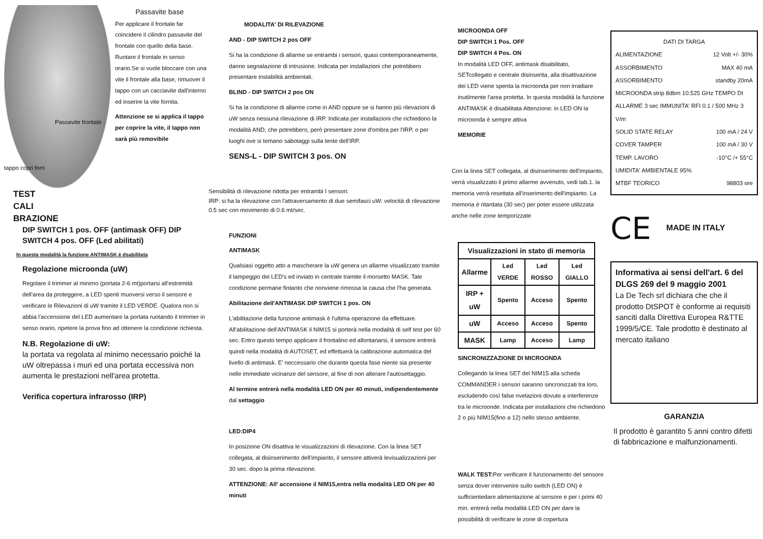Passavite frontale
tappo copri foro
Passavite base
Per applicare il frontale far coincidere il cilindro passavite del frontale con quello della base. Ruotare il frontale in senso orario.Se si vuole bloccare con una vite il frontale alla base, rimuover il tappo con un cacciavite dall'interno ed inserire la vite fornita.
Attenzione se si applica il tappo per coprire la vite, il tappo non sarà più removibile
TEST
CALI
BRAZIONE
DIP SWITCH 1 pos. OFF (antimask OFF) DIP SWITCH 4 pos. OFF (Led abilitati)
In questa modalità la funzione ANTIMASK è dsabilitata
Regolazione microonda (uW)
Regolare il trimmer al minimo (portata 2-6 mt)portarsi all'estremità dell'area da proteggere, a LED spenti muoversi verso il sensore e verificare le Rilevazioni di uW tramite il LED VERDE. Qualora non si abbia l'accensione del LED aumentare la portata ruotando il trimmer in senso orario, ripetere la prova fino ad ottenere la condizione richiesta.
N.B. Regolazione di uW:
la portata va regolata al minimo necessario poiché la uW oltrepassa i muri ed una portata eccessiva non aumenta le prestazioni nell'area protetta.
Verifica copertura infrarosso (IRP)
MODALITA' DI RILEVAZIONE
AND - DIP SWITCH 2 pos OFF
Si ha la condizione di allarme se entrambi i sensori, quasi contemporaneamente, danno segnalazione di intrusione. Indicata per installazioni che potrebbero presentare instabilità ambientali.
BLIND - DIP SWITCH 2 pos ON
Si ha la condizione di allarme come in AND oppure se si hanno più rilevazioni di uW senza nessuna rilevazione di IRP. Indicata per installazioni che richiedono la modalità AND, che potrebbero, però presentare zone d'ombra per l'IRP, o per luoghi ove si temano sabotaggi sulla lente dell'IRP.
SENS-L - DIP SWITCH 3 pos. ON
Sensibilità di rilevazione ridotta per entrambi I sensori:
IRP: si ha la rilevazione con l'attraversamento di due semifasci uW: velocità di rilevazione 0.5 sec con movimento di 0.6 mt/sec.
FUNZIONI
ANTIMASK
Qualsiasi oggetto atto a mascherare la uW genera un allarme visualizzato tramite il lampeggio dei LED's ed inviato in centrale tramite il morsetto MASK. Tale condizione permane fintanto che nonviene rimossa la causa che l'ha generata.
Abilitazione dell'ANTIMASK DIP SWITCH 1 pos. ON
L'abilitazione della funzione antimask è l'ultima operazione da effettuare. All'abilitazione dell'ANTIMASK il NIM15 si porterà nella modalità di self test per 60 sec. Entro questo tempo applicare il frontalino ed allontanarsi, il sensore entrerà quindi nella modalità di AUTOSET, ed effettuerà la calibrazione automatica del livello di antimask. E' neccessario che durante questa fase niente sia presente nelle immediate vicinanze del sensore, al fine di non alterare l'autosettaggio.
Al termine entrerà nella modalità LED ON per 40 minuti, indipendentemente dal settaggio
LED:DIP4
In posizione ON disattiva le visualizzazioni di rilevazione. Con la linea SET collegata, al disinserimento dell'impianto, il sensore attiverà levisualizzazioni per 30 sec. dopo la prima rilevazione.
ATTENZIONE: All' accensione il NIM15,entra nella modalità LED ON per 40 minuti
MICROONDA OFF
DIP SWITCH 1 Pos. OFF
DIP SWITCH 4 Pos. ON
In modalità LED OFF, antimask disabilitato, SETcollegato e centrale disinserita, alla disattivazione dei LED viene spenta la microonda per non irradiare inutilmente l'area protetta. In questa modalità la funzione ANTIMASK è disabilitata Attenzione: in LED ON la microonda è sempre attiva
MEMORIE
Con la linea SET collegata, al disinserimento dell'impianto, verrà visualizzato il primo allarme avvenuto, vedi tab.1. la memoria verrà resettata all'inserimento dell'impianto. La memoria è ritardata (30 sec) per poter essere utilizzata anche nelle zone temporizzate
| Visualizzazioni in stato di memoria | | | |
| --- | --- | --- | --- |
| Allarme | Led VERDE | Led ROSSO | Led GIALLO |
| IRP + uW | Spento | Acceso | Spento |
| uW | Acceso | Acceso | Spento |
| MASK | Lamp | Acceso | Lamp |
SINCRONIZZAZIONE DI MICROONDA
Collegando la linea SET del NIM15 alla scheda COMMANDER i sensori saranno sincronizzati tra loro, escludendo così false rivelazioni dovute a interferenze tra le microonde. Indicata per installazioni che richiedono 2 o più NIM15(fino a 12) nello stesso ambiente.
WALK TEST: Per verificare il funzionamento del sensore senza dover intervenire sullo switch (LED ON) è sufficientedare alimentazione al sensore e per i primi 40 min. entrerà nella modalità LED ON per dare la possibilità di verificare le zone di copertura
DATI DI TARGA
ALIMENTAZIONE 12 Volt +/- 30%
ASSORBIMENTO MAX 40 mA
ASSORBIMENTO standby 20mA
MICROONDA strip 8dbm 10.525 GHz TEMPO DI ALLARME 3 sec IMMUNITA' RFI 0.1 / 500 MHz 3 V/m
SOLID STATE RELAY 100 mA / 24 V
COVER TAMPER 100 mA / 30 V
TEMP. LAVORO -10°C /+ 55°C
UMIDITA' AMBIENTALE 95%
MTBF TEORICO 98803 ore
CE MADE IN ITALY
Informativa ai sensi dell'art. 6 del DLGS 269 del 9 maggio 2001
La De Tech srl dichiara che che il prodotto DtSPOT è conforme ai requisiti sanciti dalla Direttiva Europea R&TTE 1999/5/CE. Tale prodotto è destinato al mercato italiano
GARANZIA
Il prodotto è garantito 5 anni contro difetti di fabbricazione e malfunzionamenti.